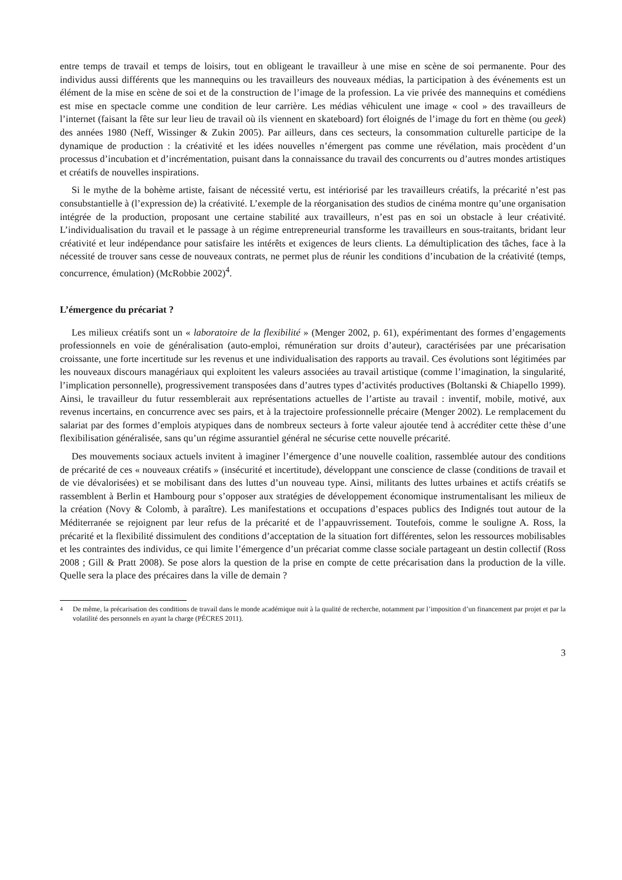entre temps de travail et temps de loisirs, tout en obligeant le travailleur à une mise en scène de soi permanente. Pour des individus aussi différents que les mannequins ou les travailleurs des nouveaux médias, la participation à des événements est un élément de la mise en scène de soi et de la construction de l’image de la profession. La vie privée des mannequins et comédiens est mise en spectacle comme une condition de leur carrière. Les médias véhiculent une image « cool » des travailleurs de l’internet (faisant la fête sur leur lieu de travail où ils viennent en skateboard) fort éloignés de l’image du fort en thème (ou geek) des années 1980 (Neff, Wissinger & Zukin 2005). Par ailleurs, dans ces secteurs, la consommation culturelle participe de la dynamique de production : la créativité et les idées nouvelles n’émergent pas comme une révélation, mais procèdent d’un processus d’incubation et d’incrémentation, puisant dans la connaissance du travail des concurrents ou d’autres mondes artistiques et créatifs de nouvelles inspirations.
Si le mythe de la bohème artiste, faisant de nécessité vertu, est intériorisé par les travailleurs créatifs, la précarité n’est pas consubstantielle à (l’expression de) la créativité. L’exemple de la réorganisation des studios de cinéma montre qu’une organisation intégrée de la production, proposant une certaine stabilité aux travailleurs, n’est pas en soi un obstacle à leur créativité. L’individualisation du travail et le passage à un régime entrepreneurial transforme les travailleurs en sous-traitants, bridant leur créativité et leur indépendance pour satisfaire les intérêts et exigences de leurs clients. La démultiplication des tâches, face à la nécessité de trouver sans cesse de nouveaux contrats, ne permet plus de réunir les conditions d’incubation de la créativité (temps, concurrence, émulation) (McRobbie 2002)<sup>4</sup>.
L’émergence du précariat ?
Les milieux créatifs sont un « laboratoire de la flexibilité » (Menger 2002, p. 61), expérimentant des formes d’engagements professionnels en voie de généralisation (auto-emploi, rémunération sur droits d’auteur), caractérisées par une précarisation croissante, une forte incertitude sur les revenus et une individualisation des rapports au travail. Ces évolutions sont légitimées par les nouveaux discours managériaux qui exploitent les valeurs associées au travail artistique (comme l’imagination, la singularité, l’implication personnelle), progressivement transposées dans d’autres types d’activités productives (Boltanski & Chiapello 1999). Ainsi, le travailleur du futur ressemblerait aux représentations actuelles de l’artiste au travail : inventif, mobile, motivé, aux revenus incertains, en concurrence avec ses pairs, et à la trajectoire professionnelle précaire (Menger 2002). Le remplacement du salariat par des formes d’emplois atypiques dans de nombreux secteurs à forte valeur ajoutée tend à accréditer cette thèse d’une flexibilisation généralisée, sans qu’un régime assurantiel général ne sécurise cette nouvelle précarité.
Des mouvements sociaux actuels invitent à imaginer l’émergence d’une nouvelle coalition, rassemblée autour des conditions de précarité de ces « nouveaux créatifs » (insécurité et incertitude), développant une conscience de classe (conditions de travail et de vie dévalorisées) et se mobilisant dans des luttes d’un nouveau type. Ainsi, militants des luttes urbaines et actifs créatifs se rassemblent à Berlin et Hambourg pour s’opposer aux stratégies de développement économique instrumentalisant les milieux de la création (Novy & Colomb, à paraître). Les manifestations et occupations d’espaces publics des Indignés tout autour de la Méditerranée se rejoignent par leur refus de la précarité et de l’appauvrissement. Toutefois, comme le souligne A. Ross, la précarité et la flexibilité dissimulent des conditions d’acceptation de la situation fort différentes, selon les ressources mobilisables et les contraintes des individus, ce qui limite l’émergence d’un précariat comme classe sociale partageant un destin collectif (Ross 2008 ; Gill & Pratt 2008). Se pose alors la question de la prise en compte de cette précarisation dans la production de la ville. Quelle sera la place des précaires dans la ville de demain ?
<sup>4</sup> De même, la précarisation des conditions de travail dans le monde académique nuit à la qualité de recherche, notamment par l’imposition d’un financement par projet et par la volatilité des personnels en ayant la charge (PÉCRES 2011).
3